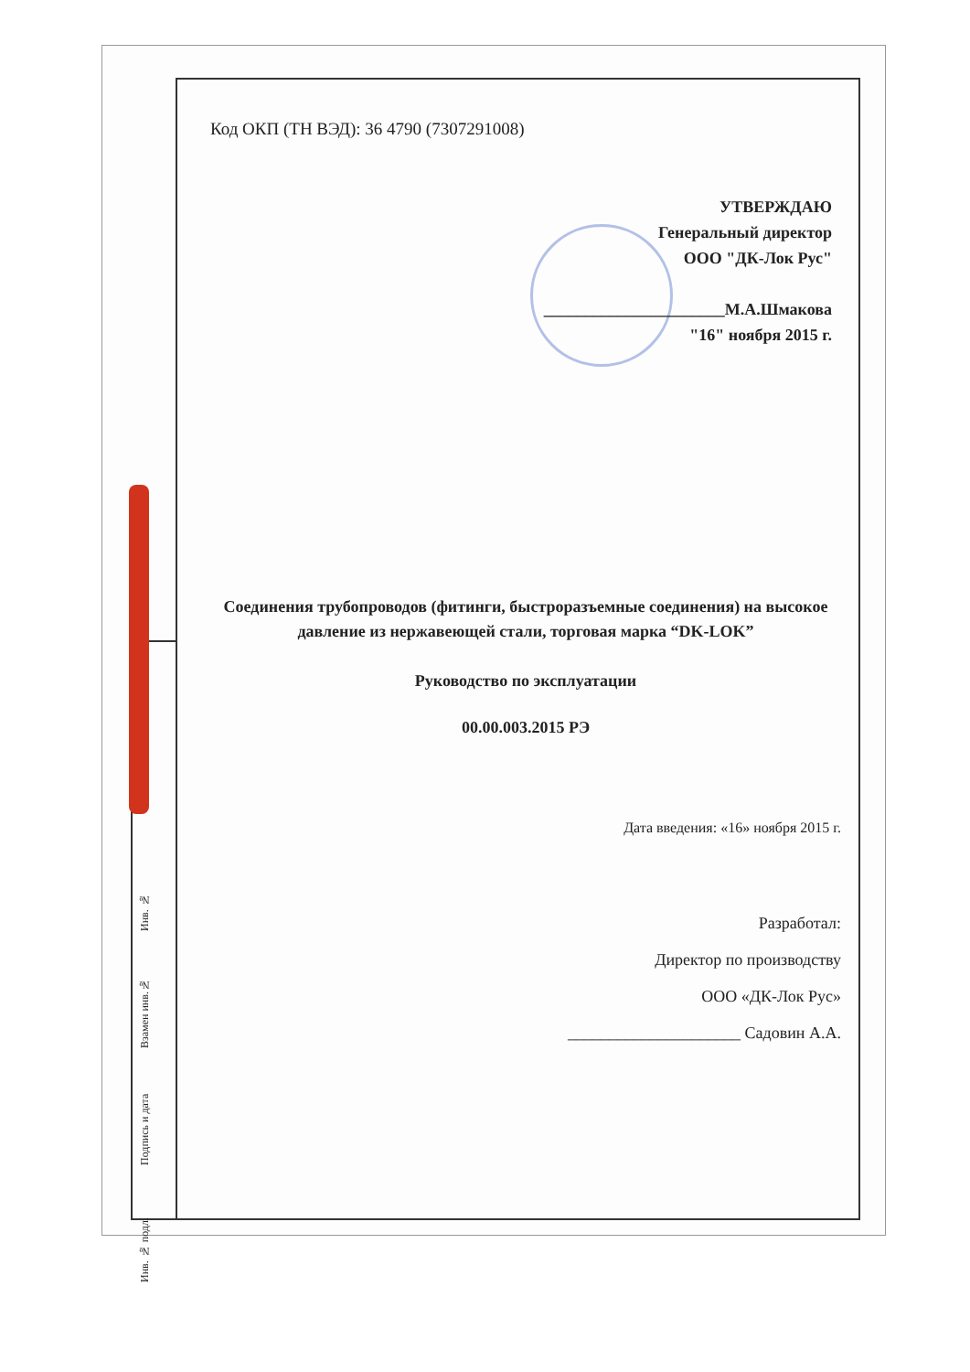Код ОКП (ТН ВЭД): 36 4790 (7307291008)
УТВЕРЖДАЮ
Генеральный директор
ООО "ДК-Лок Рус"
______________________М.А.Шмакова
"16" ноября 2015 г.
Соединения трубопроводов (фитинги, быстроразъемные соединения) на высокое давление из нержавеющей стали, торговая марка “DK-LOK”
Руководство по эксплуатации
00.00.003.2015 РЭ
Дата введения: «16» ноября 2015 г.
Разработал:
Директор по производству
ООО «ДК-Лок Рус»
_____________________ Садовин А.А.
Инв. №
Взамен инв.№
Подпись и дата
Инв. № подл.